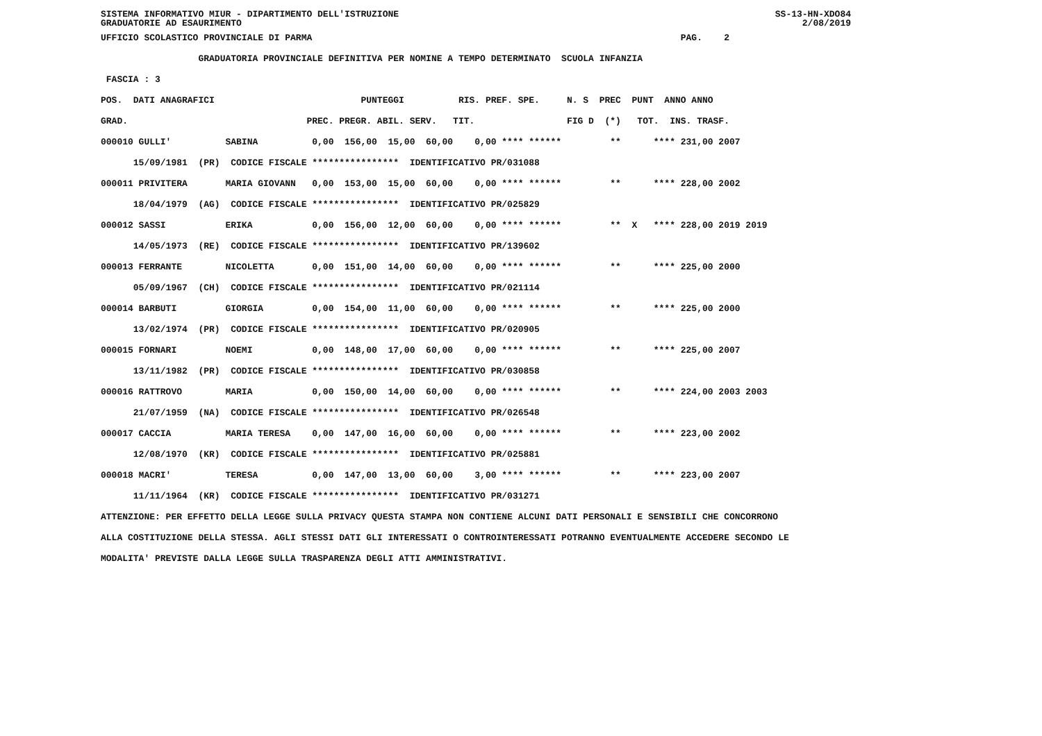SISTEMA INFORMATIVO MIUR - DIPARTIMENTO DELL'ISTRUZIONE SS-13-HN-XDO84
GRADUATORIE AD ESAURIMENTO 2/08/2019
UFFICIO SCOLASTICO PROVINCIALE DI PARMA                                                                    PAG.    2
                  GRADUATORIA PROVINCIALE DEFINITIVA PER NOMINE A TEMPO DETERMINATO  SCUOLA INFANZIA
 FASCIA : 3
POS.  DATI ANAGRAFICI                           PUNTEGGI          RIS. PREF. SPE.     N. S  PREC  PUNT  ANNO ANNO
GRAD.                                 PREC. PREGR. ABIL. SERV.   TIT.                 FIG D  (*)   TOT.  INS. TRASF.
000010 GULLI'          SABINA          0,00  156,00  15,00  60,00    0,00 **** ******         **      **** 231,00 2007
      15/09/1981  (PR)  CODICE FISCALE ****************  IDENTIFICATIVO PR/031088
000011 PRIVITERA       MARIA GIOVANN   0,00  153,00  15,00  60,00    0,00 **** ******         **      **** 228,00 2002
      18/04/1979  (AG)  CODICE FISCALE ****************  IDENTIFICATIVO PR/025829
000012 SASSI           ERIKA           0,00  156,00  12,00  60,00    0,00 **** ******         **  X   **** 228,00 2019 2019
      14/05/1973  (RE)  CODICE FISCALE ****************  IDENTIFICATIVO PR/139602
000013 FERRANTE        NICOLETTA       0,00  151,00  14,00  60,00    0,00 **** ******         **      **** 225,00 2000
      05/09/1967  (CH)  CODICE FISCALE ****************  IDENTIFICATIVO PR/021114
000014 BARBUTI         GIORGIA         0,00  154,00  11,00  60,00    0,00 **** ******         **      **** 225,00 2000
      13/02/1974  (PR)  CODICE FISCALE ****************  IDENTIFICATIVO PR/020905
000015 FORNARI         NOEMI           0,00  148,00  17,00  60,00    0,00 **** ******         **      **** 225,00 2007
      13/11/1982  (PR)  CODICE FISCALE ****************  IDENTIFICATIVO PR/030858
000016 RATTROVO        MARIA           0,00  150,00  14,00  60,00    0,00 **** ******         **      **** 224,00 2003 2003
      21/07/1959  (NA)  CODICE FISCALE ****************  IDENTIFICATIVO PR/026548
000017 CACCIA          MARIA TERESA    0,00  147,00  16,00  60,00    0,00 **** ******         **      **** 223,00 2002
      12/08/1970  (KR)  CODICE FISCALE ****************  IDENTIFICATIVO PR/025881
000018 MACRI'          TERESA          0,00  147,00  13,00  60,00    3,00 **** ******         **      **** 223,00 2007
      11/11/1964  (KR)  CODICE FISCALE ****************  IDENTIFICATIVO PR/031271
ATTENZIONE: PER EFFETTO DELLA LEGGE SULLA PRIVACY QUESTA STAMPA NON CONTIENE ALCUNI DATI PERSONALI E SENSIBILI CHE CONCORRONO
ALLA COSTITUZIONE DELLA STESSA. AGLI STESSI DATI GLI INTERESSATI O CONTROINTERESSATI POTRANNO EVENTUALMENTE ACCEDERE SECONDO LE
MODALITA' PREVISTE DALLA LEGGE SULLA TRASPARENZA DEGLI ATTI AMMINISTRATIVI.